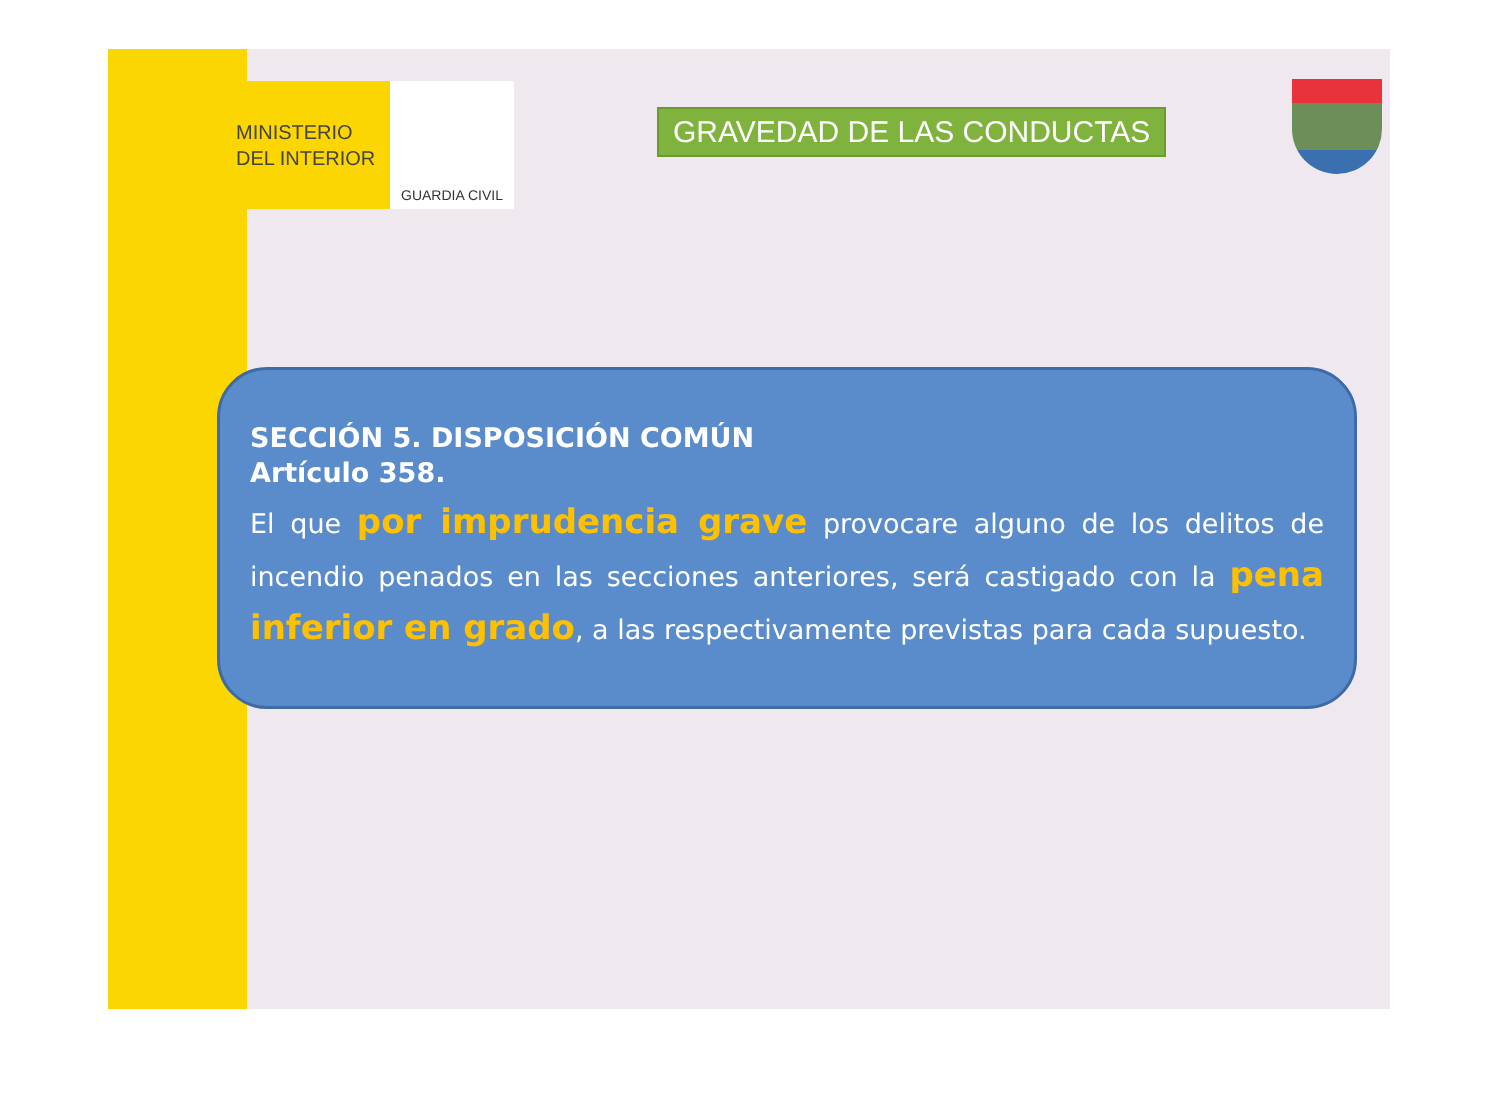MINISTERIO
DEL INTERIOR
GUARDIA CIVIL
GRAVEDAD DE LAS CONDUCTAS
SECCIÓN 5. DISPOSICIÓN COMÚN
Artículo 358.
El que por imprudencia grave provocare alguno de los delitos de incendio penados en las secciones anteriores, será castigado con la pena inferior en grado, a las respectivamente previstas para cada supuesto.